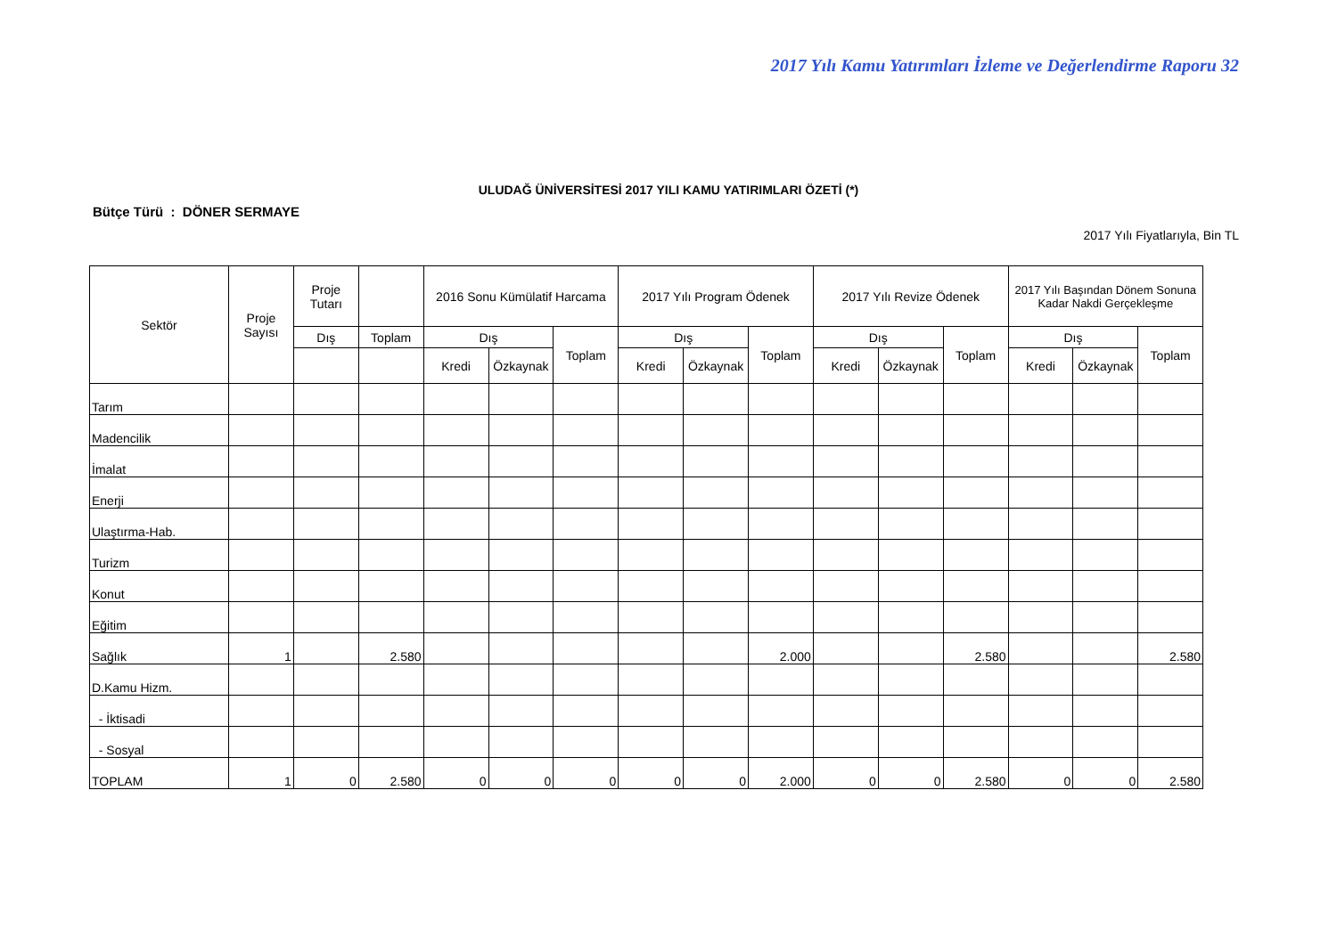2017 Yılı Kamu Yatırımları İzleme ve Değerlendirme Raporu 32
ULUDAĞ ÜNİVERSİTESİ 2017 YILI KAMU YATIRIMLARI ÖZETİ (*)
Bütçe Türü : DÖNER SERMAYE
2017 Yılı Fiyatlarıyla, Bin TL
| Sektör | Proje Sayısı | Proje Tutarı | | 2016 Sonu Kümülatif Harcama | | | 2017 Yılı Program Ödenek | | | 2017 Yılı Revize Ödenek | | | 2017 Yılı Başından Dönem Sonuna Kadar Nakdi Gerçekleşme | | |
| --- | --- | --- | --- | --- | --- | --- | --- | --- | --- | --- | --- | --- | --- | --- | --- |
| | | Dış | Toplam | Dış | | Toplam | Dış | | Toplam | Dış | | Toplam | Dış | | Toplam |
| | | | | Kredi | Özkaynak | | Kredi | Özkaynak | | Kredi | Özkaynak | | Kredi | Özkaynak | |
| Tarım | | | | | | | | | | | | | | | |
| Madencilik | | | | | | | | | | | | | | | |
| İmalat | | | | | | | | | | | | | | | |
| Enerji | | | | | | | | | | | | | | | |
| Ulaştırma-Hab. | | | | | | | | | | | | | | | |
| Turizm | | | | | | | | | | | | | | | |
| Konut | | | | | | | | | | | | | | | |
| Eğitim | | | | | | | | | | | | | | | |
| Sağlık | 1 | | 2.580 | | | | | | 2.000 | | | 2.580 | | | 2.580 |
| D.Kamu Hizm. | | | | | | | | | | | | | | | |
| - İktisadi | | | | | | | | | | | | | | | |
| - Sosyal | | | | | | | | | | | | | | | |
| TOPLAM | 1 | 0 | 2.580 | 0 | 0 | 0 | 0 | 0 | 2.000 | 0 | 0 | 2.580 | 0 | 0 | 2.580 |